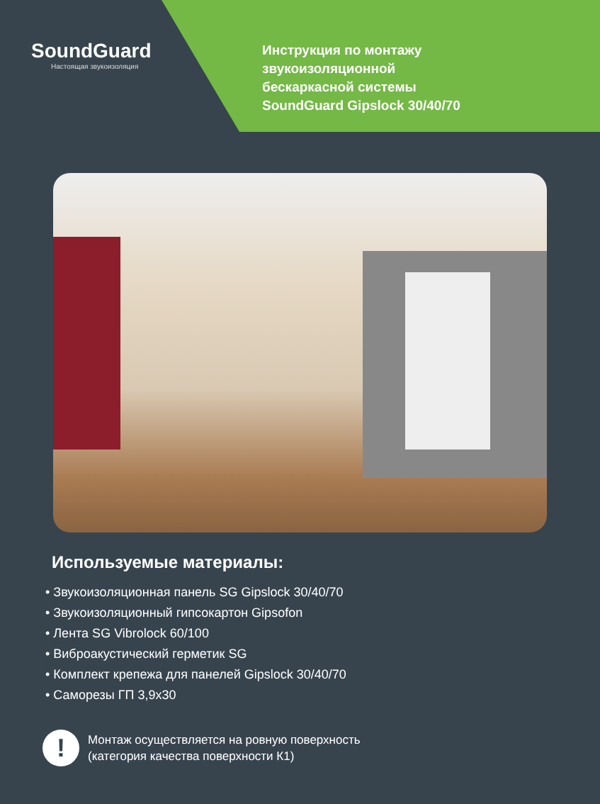SoundGuard
Настоящая звукоизоляция
Инструкция по монтажу
звукоизоляционной
бескаркасной системы
SoundGuard Gipslock 30/40/70
Используемые материалы:
• Звукоизоляционная панель SG Gipslock 30/40/70
• Звукоизоляционный гипсокартон Gipsofon
• Лента SG Vibrolock 60/100
• Виброакустический герметик SG
• Комплект крепежа для панелей Gipslock 30/40/70
• Саморезы ГП 3,9х30
!
Монтаж осуществляется на ровную поверхность
(категория качества поверхности К1)